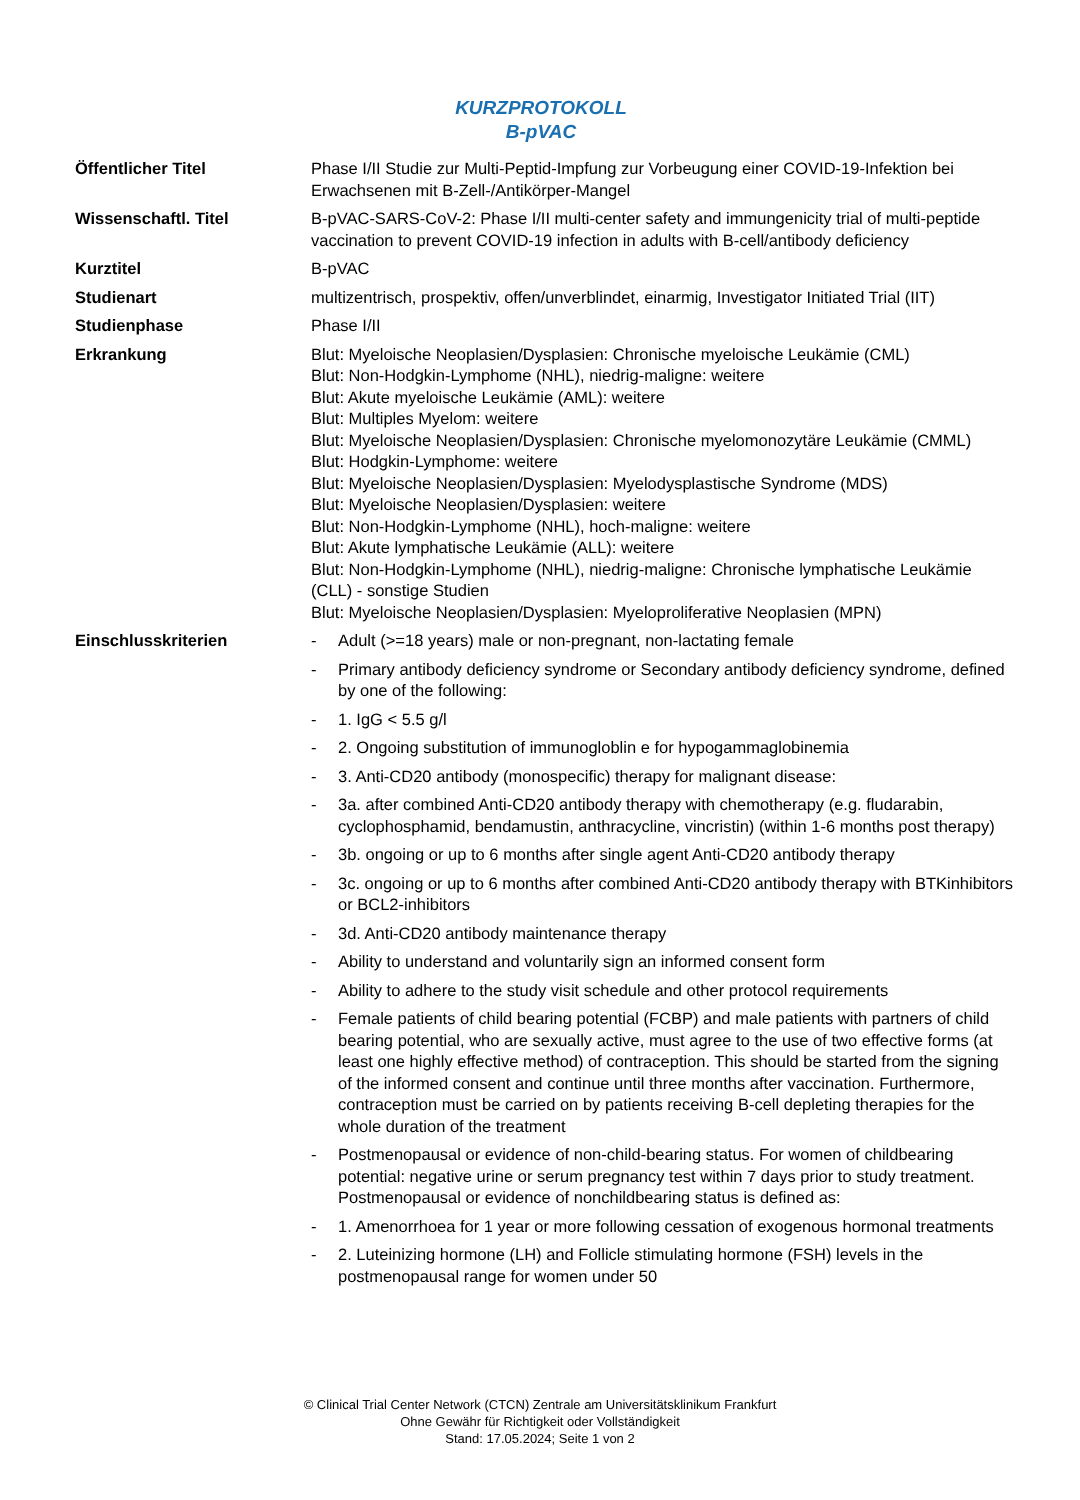KURZPROTOKOLL
B-pVAC
| Öffentlicher Titel | Phase I/II Studie zur Multi-Peptid-Impfung zur Vorbeugung einer COVID-19-Infektion bei Erwachsenen mit B-Zell-/Antikörper-Mangel |
| Wissenschaftl. Titel | B-pVAC-SARS-CoV-2: Phase I/II multi-center safety and immungenicity trial of multi-peptide vaccination to prevent COVID-19 infection in adults with B-cell/antibody deficiency |
| Kurztitel | B-pVAC |
| Studienart | multizentrisch, prospektiv, offen/unverblindet, einarmig, Investigator Initiated Trial (IIT) |
| Studienphase | Phase I/II |
| Erkrankung | Blut: Myeloische Neoplasien/Dysplasien: Chronische myeloische Leukämie (CML) Blut: Non-Hodgkin-Lymphome (NHL), niedrig-maligne: weitere Blut: Akute myeloische Leukämie (AML): weitere Blut: Multiples Myelom: weitere Blut: Myeloische Neoplasien/Dysplasien: Chronische myelomonozytäre Leukämie (CMML) Blut: Hodgkin-Lymphome: weitere Blut: Myeloische Neoplasien/Dysplasien: Myelodysplastische Syndrome (MDS) Blut: Myeloische Neoplasien/Dysplasien: weitere Blut: Non-Hodgkin-Lymphome (NHL), hoch-maligne: weitere Blut: Akute lymphatische Leukämie (ALL): weitere Blut: Non-Hodgkin-Lymphome (NHL), niedrig-maligne: Chronische lymphatische Leukämie (CLL) - sonstige Studien Blut: Myeloische Neoplasien/Dysplasien: Myeloproliferative Neoplasien (MPN) |
| Einschlusskriterien | - Adult (>=18 years) male or non-pregnant, non-lactating female - Primary antibody deficiency syndrome or Secondary antibody deficiency syndrome, defined by one of the following: - 1. IgG < 5.5 g/l - 2. Ongoing substitution of immunogloblin e for hypogammaglobinemia - 3. Anti-CD20 antibody (monospecific) therapy for malignant disease: - 3a. after combined Anti-CD20 antibody therapy with chemotherapy (e.g. fludarabin, cyclophosphamid, bendamustin, anthracycline, vincristin) (within 1-6 months post therapy) - 3b. ongoing or up to 6 months after single agent Anti-CD20 antibody therapy - 3c. ongoing or up to 6 months after combined Anti-CD20 antibody therapy with BTKinhibitors or BCL2-inhibitors - 3d. Anti-CD20 antibody maintenance therapy - Ability to understand and voluntarily sign an informed consent form - Ability to adhere to the study visit schedule and other protocol requirements - Female patients of child bearing potential (FCBP) and male patients with partners of child bearing potential, who are sexually active, must agree to the use of two effective forms (at least one highly effective method) of contraception. This should be started from the signing of the informed consent and continue until three months after vaccination. Furthermore, contraception must be carried on by patients receiving B-cell depleting therapies for the whole duration of the treatment - Postmenopausal or evidence of non-child-bearing status. For women of childbearing potential: negative urine or serum pregnancy test within 7 days prior to study treatment. Postmenopausal or evidence of nonchildbearing status is defined as: - 1. Amenorrhoea for 1 year or more following cessation of exogenous hormonal treatments - 2. Luteinizing hormone (LH) and Follicle stimulating hormone (FSH) levels in the postmenopausal range for women under 50 |
© Clinical Trial Center Network (CTCN) Zentrale am Universitätsklinikum Frankfurt
Ohne Gewähr für Richtigkeit oder Vollständigkeit
Stand: 17.05.2024; Seite 1 von 2